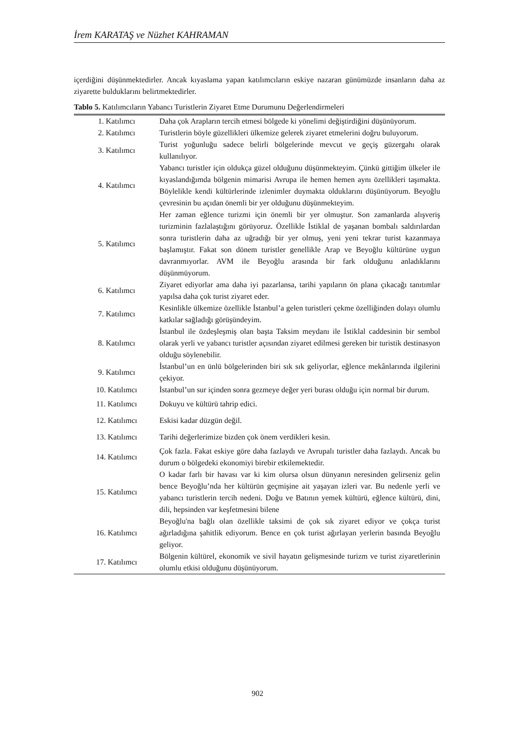İrem KARATAŞ ve Nüzhet KAHRAMAN
içerdiğini düşünmektedirler. Ancak kıyaslama yapan katılımcıların eskiye nazaran günümüzde insanların daha az ziyarette bulduklarını belirtmektedirler.
Tablo 5. Katılımcıların Yabancı Turistlerin Ziyaret Etme Durumunu Değerlendirmeleri
| 1. Katılımcı | Daha çok Arapların tercih etmesi bölgede ki yönelimi değiştirdiğini düşünüyorum. |
| 2. Katılımcı | Turistlerin böyle güzellikleri ülkemize gelerek ziyaret etmelerini doğru buluyorum. |
| 3. Katılımcı | Turist yoğunluğu sadece belirli bölgelerinde mevcut ve geçiş güzergahı olarak kullanılıyor. |
| 4. Katılımcı | Yabancı turistler için oldukça güzel olduğunu düşünmekteyim. Çünkü gittiğim ülkeler ile kıyaslandığımda bölgenin mimarisi Avrupa ile hemen hemen aynı özellikleri taşımakta. Böylelikle kendi kültürlerinde izlenimler duymakta olduklarını düşünüyorum. Beyoğlu çevresinin bu açıdan önemli bir yer olduğunu düşünmekteyim. |
| 5. Katılımcı | Her zaman eğlence turizmi için önemli bir yer olmuştur. Son zamanlarda alışveriş turizminin fazlalaştığını görüyoruz. Özellikle İstiklal de yaşanan bombalı saldırılardan sonra turistlerin daha az uğradığı bir yer olmuş, yeni yeni tekrar turist kazanmaya başlamıştır. Fakat son dönem turistler genellikle Arap ve Beyoğlu kültürüne uygun davranmıyorlar. AVM ile Beyoğlu arasında bir fark olduğunu anladıklarını düşünmüyorum. |
| 6. Katılımcı | Ziyaret ediyorlar ama daha iyi pazarlansa, tarihi yapıların ön plana çıkacağı tanıtımlar yapılsa daha çok turist ziyaret eder. |
| 7. Katılımcı | Kesinlikle ülkemize özellikle İstanbul’a gelen turistleri çekme özelliğinden dolayı olumlu katkılar sağladığı görüşündeyim. |
| 8. Katılımcı | İstanbul ile özdeşleşmiş olan başta Taksim meydanı ile İstiklal caddesinin bir sembol olarak yerli ve yabancı turistler açısından ziyaret edilmesi gereken bir turistik destinasyon olduğu söylenebilir. |
| 9. Katılımcı | İstanbul’un en ünlü bölgelerinden biri sık sık geliyorlar, eğlence mekânlarında ilgilerini çekiyor. |
| 10. Katılımcı | İstanbul’un sur içinden sonra gezmeye değer yeri burası olduğu için normal bir durum. |
| 11. Katılımcı | Dokuyu ve kültürü tahrip edici. |
| 12. Katılımcı | Eskisi kadar düzgün değil. |
| 13. Katılımcı | Tarihi değerlerimize bizden çok önem verdikleri kesin. |
| 14. Katılımcı | Çok fazla. Fakat eskiye göre daha fazlaydı ve Avrupalı turistler daha fazlaydı. Ancak bu durum o bölgedeki ekonomiyi birebir etkilemektedir. |
| 15. Katılımcı | O kadar farlı bir havası var ki kim olursa olsun dünyanın neresinden gelirseniz gelin bence Beyoğlu’nda her kültürün geçmişine ait yaşayan izleri var. Bu nedenle yerli ve yabancı turistlerin tercih nedeni. Doğu ve Batının yemek kültürü, eğlence kültürü, dini, dili, hepsinden var keşfetmesini bilene |
| 16. Katılımcı | Beyoğlu'na bağlı olan özellikle taksimi de çok sık ziyaret ediyor ve çokça turist ağırladığına şahitlik ediyorum. Bence en çok turist ağırlayan yerlerin basında Beyoğlu geliyor. |
| 17. Katılımcı | Bölgenin kültürel, ekonomik ve sivil hayatın gelişmesinde turizm ve turist ziyaretlerinin olumlu etkisi olduğunu düşünüyorum. |
902